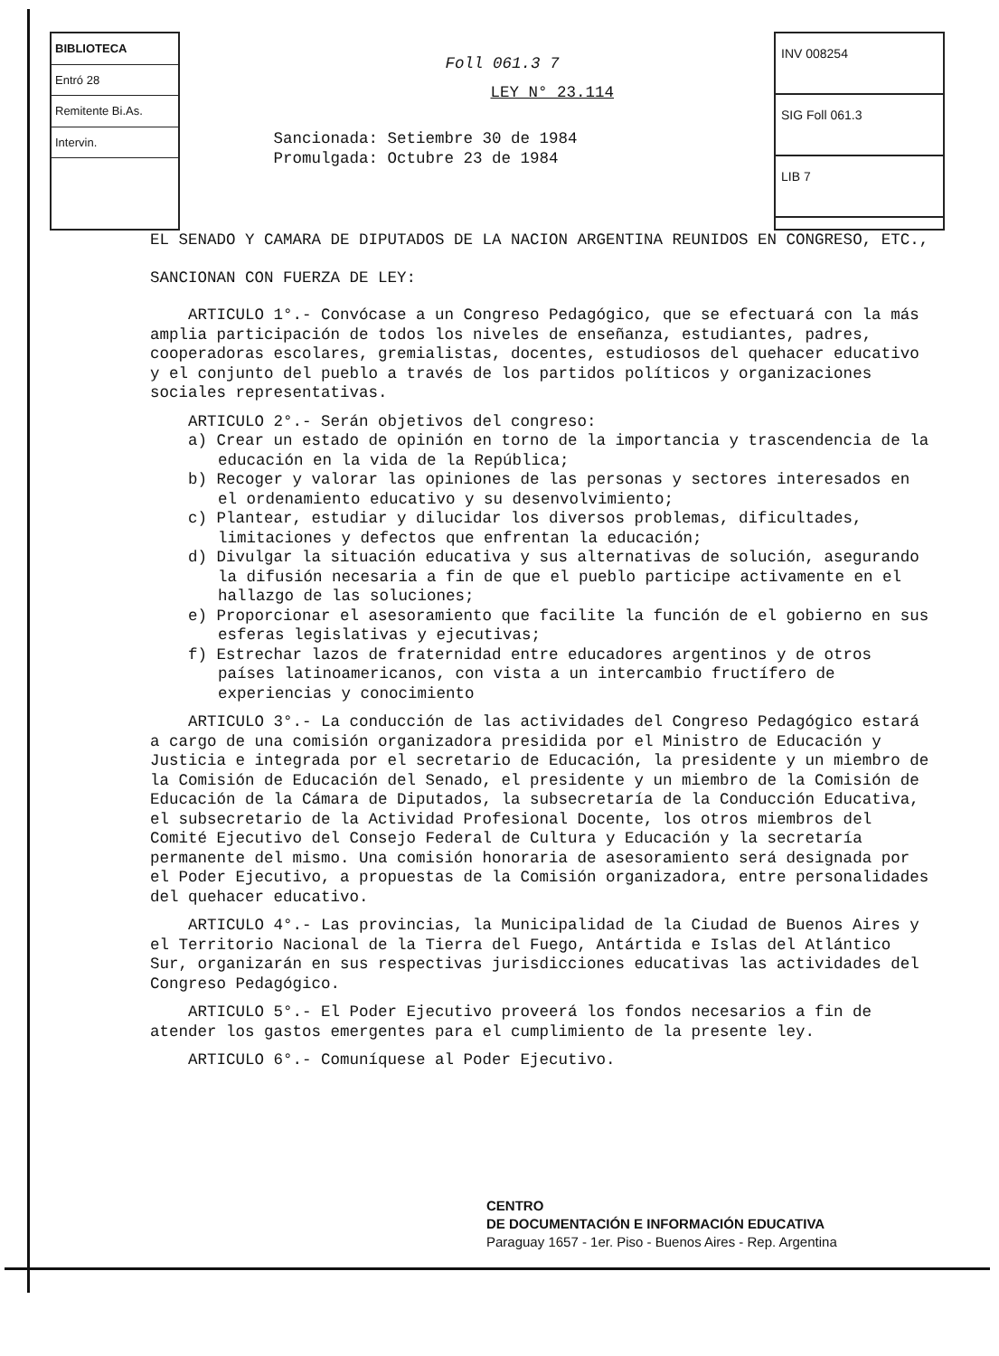BIBLIOTECA
Entró 28
Remitente Bi.As.
Intervin.
Foll 061.3 7
LEY N° 23.114
Sancionada: Setiembre 30 de 1984
Promulgada: Octubre 23 de 1984
INV 008254
SIG Foll 061.3
LIB 7
EL SENADO Y CAMARA DE DIPUTADOS DE LA NACION ARGENTINA REUNIDOS EN CONGRESO, ETC.,
SANCIONAN CON FUERZA DE LEY:
ARTICULO 1°.- Convócase a un Congreso Pedagógico, que se efectuará con la más amplia participación de todos los niveles de enseñanza, estudiantes, padres, cooperadoras escolares, gremialistas, docentes, estudiosos del quehacer educativo y el conjunto del pueblo a través de los partidos políticos y organizaciones sociales representativas.
ARTICULO 2°.- Serán objetivos del congreso:
a) Crear un estado de opinión en torno de la importancia y trascendencia de la educación en la vida de la República;
b) Recoger y valorar las opiniones de las personas y sectores interesados en el ordenamiento educativo y su desenvolvimiento;
c) Plantear, estudiar y dilucidar los diversos problemas, dificultades, limitaciones y defectos que enfrentan la educación;
d) Divulgar la situación educativa y sus alternativas de solución, asegurando la difusión necesaria a fin de que el pueblo participe activamente en el hallazgo de las soluciones;
e) Proporcionar el asesoramiento que facilite la función de el gobierno en sus esferas legislativas y ejecutivas;
f) Estrechar lazos de fraternidad entre educadores argentinos y de otros países latinoamericanos, con vista a un intercambio fructífero de experiencias y conocimiento
ARTICULO 3°.- La conducción de las actividades del Congreso Pedagógico estará a cargo de una comisión organizadora presidida por el Ministro de Educación y Justicia e integrada por el secretario de Educación, la presidente y un miembro de la Comisión de Educación del Senado, el presidente y un miembro de la Comisión de Educación de la Cámara de Diputados, la subsecretaría de la Conducción Educativa, el subsecretario de la Actividad Profesional Docente, los otros miembros del Comité Ejecutivo del Consejo Federal de Cultura y Educación y la secretaría permanente del mismo. Una comisión honoraria de asesoramiento será designada por el Poder Ejecutivo, a propuestas de la Comisión organizadora, entre personalidades del quehacer educativo.
ARTICULO 4°.- Las provincias, la Municipalidad de la Ciudad de Buenos Aires y el Territorio Nacional de la Tierra del Fuego, Antártida e Islas del Atlántico Sur, organizarán en sus respectivas jurisdicciones educativas las actividades del Congreso Pedagógico.
ARTICULO 5°.- El Poder Ejecutivo proveerá los fondos necesarios a fin de atender los gastos emergentes para el cumplimiento de la presente ley.
ARTICULO 6°.- Comuníquese al Poder Ejecutivo.
CENTRO
DE DOCUMENTACIÓN E INFORMACIÓN EDUCATIVA
Paraguay 1657 - 1er. Piso - Buenos Aires - Rep. Argentina